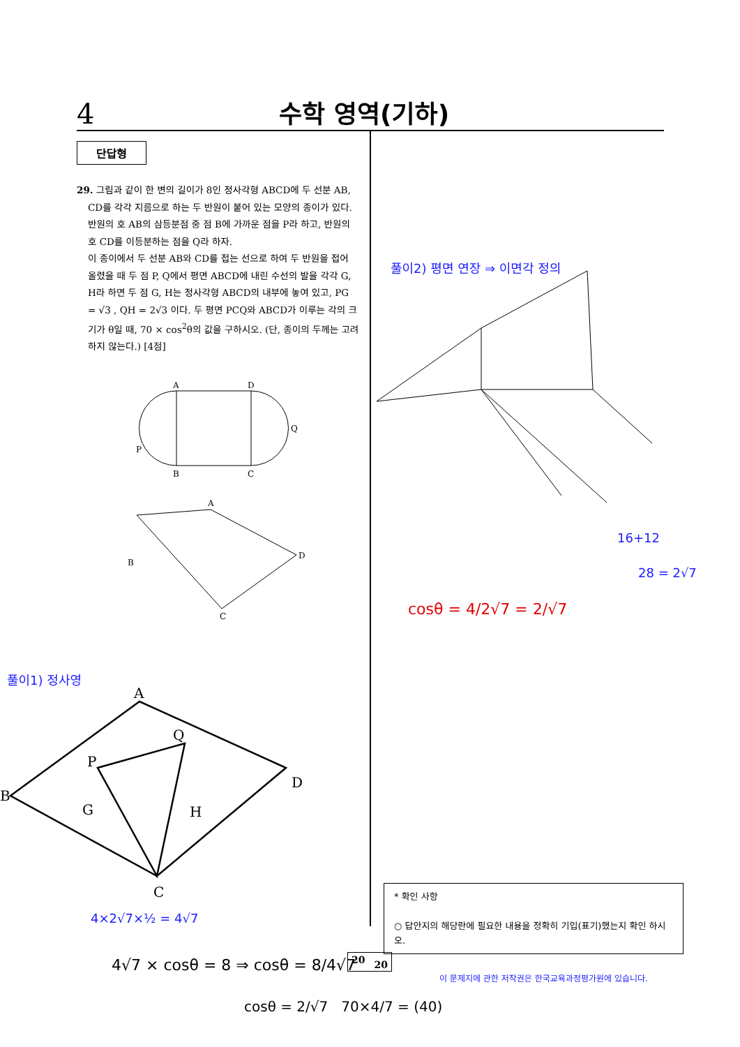4
수학 영역(기하)
단답형
29. 그림과 같이 한 변의 길이가 8인 정사각형 ABCD에 두 선분 AB, CD를 각각 지름으로 하는 두 반원이 붙어 있는 모양의 종이가 있다. 반원의 호 AB의 삼등분점 중 점 B에 가까운 점을 P라 하고, 반원의 호 CD를 이등분하는 점을 Q라 하자.
이 종이에서 두 선분 AB와 CD를 접는 선으로 하여 두 반원을 접어 올렸을 때 두 점 P, Q에서 평면 ABCD에 내린 수선의 발을 각각 G, H라 하면 두 점 G, H는 정사각형 ABCD의 내부에 놓여 있고, PG = √3 , QH = 2√3 이다. 두 평면 PCQ와 ABCD가 이루는 각의 크기가 θ일 때, 70 × cos<sup>2</sup>θ의 값을 구하시오. (단, 종이의 두께는 고려하지 않는다.) [4점]
A
D
B
C
P
Q
A
B
D
C
A
B
P
Q
G
H
D
C
풀이1) 정사영
풀이2) 평면 연장 ⇒ 이면각 정의
16+12
28 = 2√7
cosθ = 4/2√7 = 2/√7
4×2√7×½ = 4√7
4√7 × cosθ = 8 ⇒ cosθ = 8/4√7
cosθ = 2/√7 70×4/7 = (40)
* 확인 사항
○ 답안지의 해당란에 필요한 내용을 정확히 기입(표기)했는지 확인 하시오.
20 20
이 문제지에 관한 저작권은 한국교육과정평가원에 있습니다.